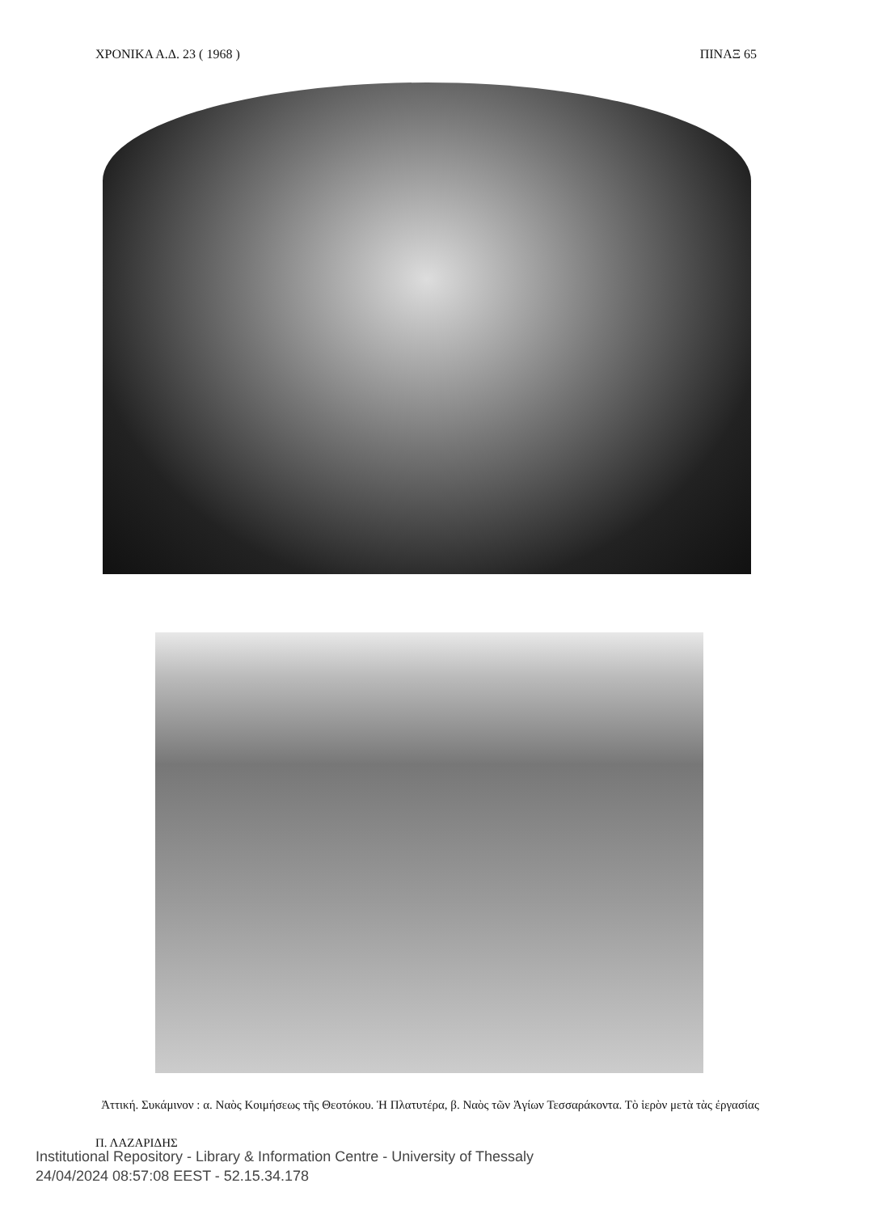ΧΡΟΝΙΚΑ Α.Δ. 23 ( 1968 ) ΠΙΝΑΞ 65
Ἀττική. Συκάμινον : α. Ναὸς Κοιμήσεως τῆς Θεοτόκου. Ἡ Πλατυτέρα, β. Ναὸς τῶν Ἁγίων Τεσσαράκοντα. Τὸ ἱερὸν μετὰ τὰς ἐργασίας
Π. ΛΑΖΑΡΙΔΗΣ
Institutional Repository - Library & Information Centre - University of Thessaly
24/04/2024 08:57:08 EEST - 52.15.34.178